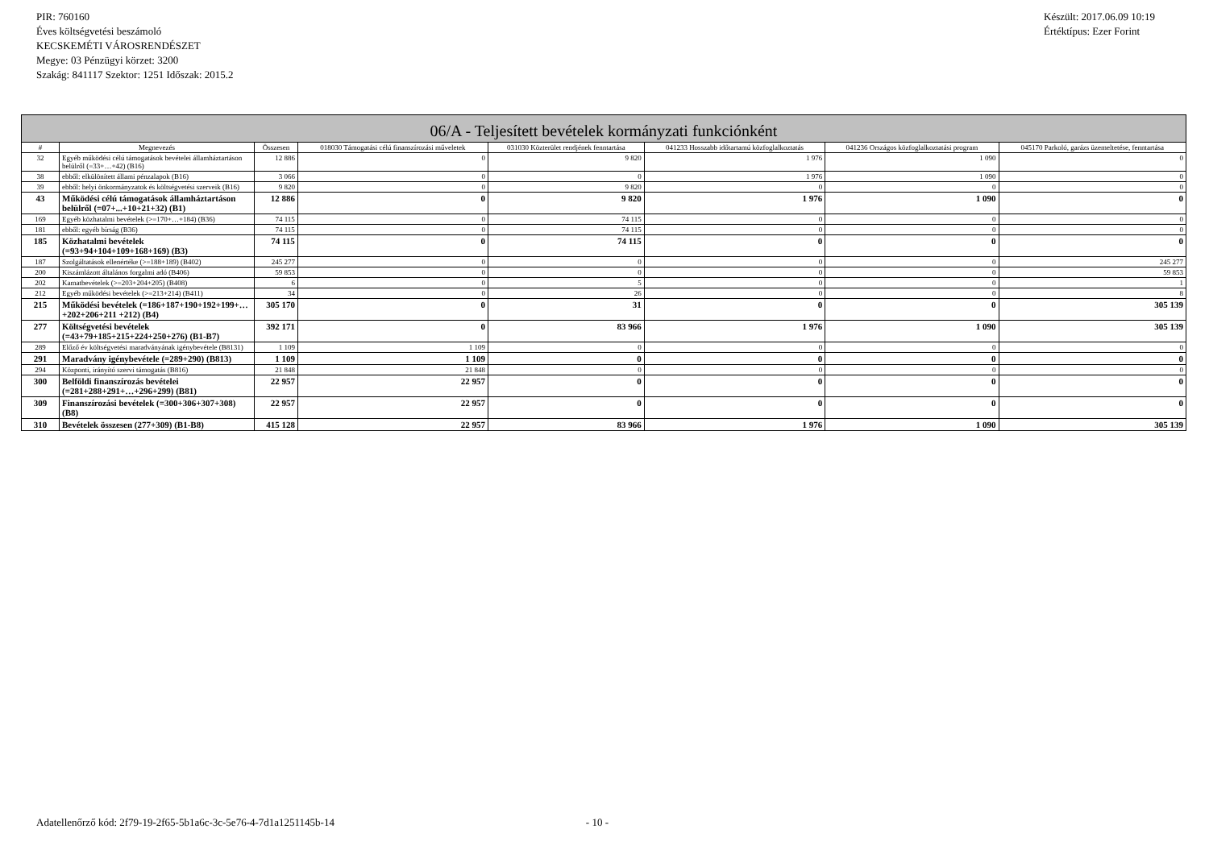PIR: 760160
Éves költségvetési beszámoló
KECSKEMÉTI VÁROSRENDÉSZET
Megye: 03 Pénzügyi körzet: 3200
Szakág: 841117 Szektor: 1251 Időszak: 2015.2
Készült: 2017.06.09 10:19
Értéktípus: Ezer Forint
| 06/A - Teljesített bevételek kormányzati funkciónként | | | | | | | |
| --- | --- | --- | --- | --- | --- | --- | --- |
| # | Megnevezés | Összesen | 018030 Támogatási célú finanszírozási műveletek | 031030 Közterület rendjének fenntartása | 041233 Hosszabb időtartamú közfoglalkoztatás | 041236 Országos közfoglalkoztatási program | 045170 Parkoló, garázs üzemeltetése, fenntartása |
| 32 | Egyéb működési célú támogatások bevételei államháztartáson belülről (=33+…+42) (B16) | 12 886 | 0 | 9 820 | 1 976 | 1 090 | 0 |
| 38 | ebből: elkülönített állami pénzalapok (B16) | 3 066 | 0 | 0 | 1 976 | 1 090 | 0 |
| 39 | ebből: helyi önkormányzatok és költségvetési szerveik (B16) | 9 820 | 0 | 9 820 | 0 | 0 | 0 |
| 43 | Működési célú támogatások államháztartáson belülről (=07+...+10+21+32) (B1) | 12 886 | 0 | 9 820 | 1 976 | 1 090 | 0 |
| 169 | Egyéb közhatalmi bevételek (>=170+…+184) (B36) | 74 115 | 0 | 74 115 | 0 | 0 | 0 |
| 181 | ebből: egyéb bírság (B36) | 74 115 | 0 | 74 115 | 0 | 0 | 0 |
| 185 | Közhatalmi bevételek (=93+94+104+109+168+169) (B3) | 74 115 | 0 | 74 115 | 0 | 0 | 0 |
| 187 | Szolgáltatások ellenértéke (>=188+189) (B402) | 245 277 | 0 | 0 | 0 | 0 | 245 277 |
| 200 | Kiszámlázott általános forgalmi adó (B406) | 59 853 | 0 | 0 | 0 | 0 | 59 853 |
| 202 | Kamatbevételek (>=203+204+205) (B408) | 6 | 0 | 5 | 0 | 0 | 1 |
| 212 | Egyéb működési bevételek (>=213+214) (B411) | 34 | 0 | 26 | 0 | 0 | 8 |
| 215 | Működési bevételek (=186+187+190+192+199+…+202+206+211 +212) (B4) | 305 170 | 0 | 31 | 0 | 0 | 305 139 |
| 277 | Költségvetési bevételek (=43+79+185+215+224+250+276) (B1-B7) | 392 171 | 0 | 83 966 | 1 976 | 1 090 | 305 139 |
| 289 | Előző év költségvetési maradványának igénybevétele (B8131) | 1 109 | 1 109 | 0 | 0 | 0 | 0 |
| 291 | Maradvány igénybevétele (=289+290) (B813) | 1 109 | 1 109 | 0 | 0 | 0 | 0 |
| 294 | Központi, irányító szervi támogatás (B816) | 21 848 | 21 848 | 0 | 0 | 0 | 0 |
| 300 | Belföldi finanszírozás bevételei (=281+288+291+…+296+299) (B81) | 22 957 | 22 957 | 0 | 0 | 0 | 0 |
| 309 | Finanszírozási bevételek (=300+306+307+308) (B8) | 22 957 | 22 957 | 0 | 0 | 0 | 0 |
| 310 | Bevételek összesen (277+309) (B1-B8) | 415 128 | 22 957 | 83 966 | 1 976 | 1 090 | 305 139 |
Adatellenőrző kód: 2f79-19-2f65-5b1a6c-3c-5e76-4-7d1a1251145b-14 - 10 -